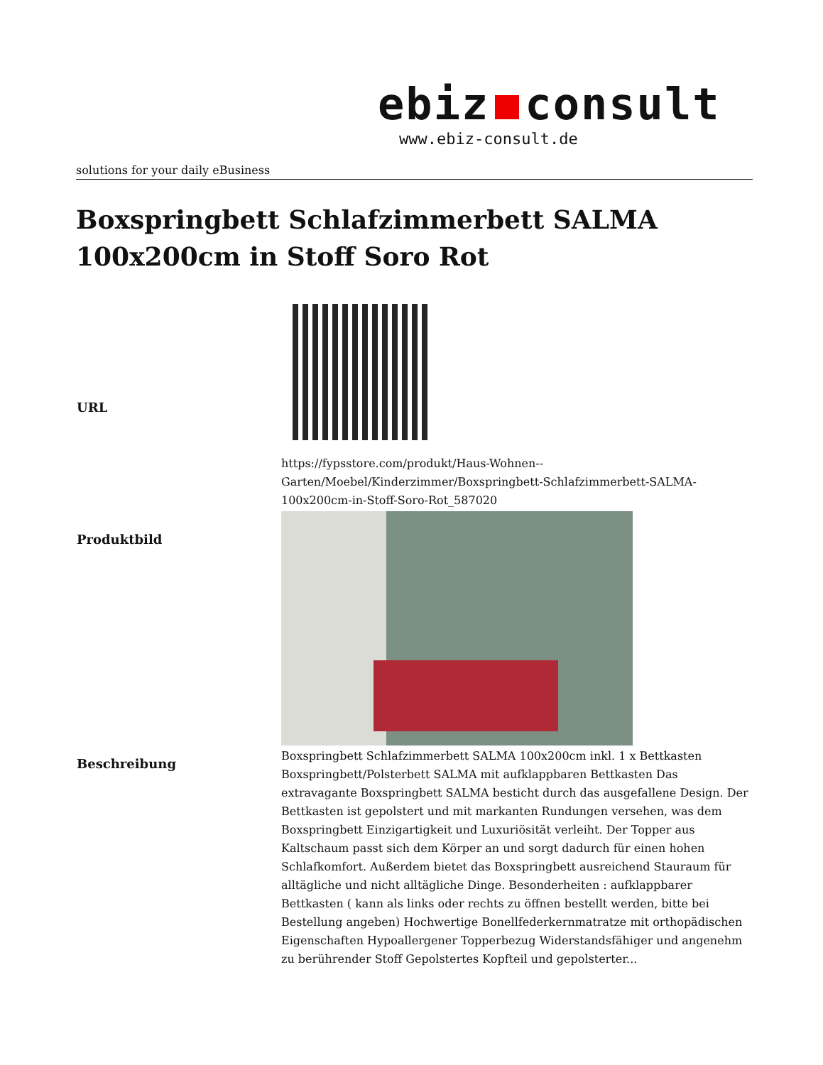ebiz consult
www.ebiz-consult.de
solutions for your daily eBusiness
Boxspringbett Schlafzimmerbett SALMA 100x200cm in Stoff Soro Rot
| URL | https://fypsstore.com/produkt/Haus-Wohnen--Garten/Moebel/Kinderzimmer/Boxspringbett-Schlafzimmerbett-SALMA-100x200cm-in-Stoff-Soro-Rot_587020 |
| Produktbild | |
| Beschreibung | Boxspringbett Schlafzimmerbett SALMA 100x200cm inkl. 1 x Bettkasten Boxspringbett/Polsterbett SALMA mit aufklappbaren Bettkasten Das extravagante Boxspringbett SALMA besticht durch das ausgefallene Design. Der Bettkasten ist gepolstert und mit markanten Rundungen versehen, was dem Boxspringbett Einzigartigkeit und Luxuriösität verleiht. Der Topper aus Kaltschaum passt sich dem Körper an und sorgt dadurch für einen hohen Schlafkomfort. Außerdem bietet das Boxspringbett ausreichend Stauraum für alltägliche und nicht alltägliche Dinge. Besonderheiten : aufklappbarer Bettkasten ( kann als links oder rechts zu öffnen bestellt werden, bitte bei Bestellung angeben) Hochwertige Bonellfederkernmatratze mit orthopädischen Eigenschaften Hypoallergener Topperbezug Widerstandsfähiger und angenehm zu berührender Stoff Gepolstertes Kopfteil und gepolsterter... |